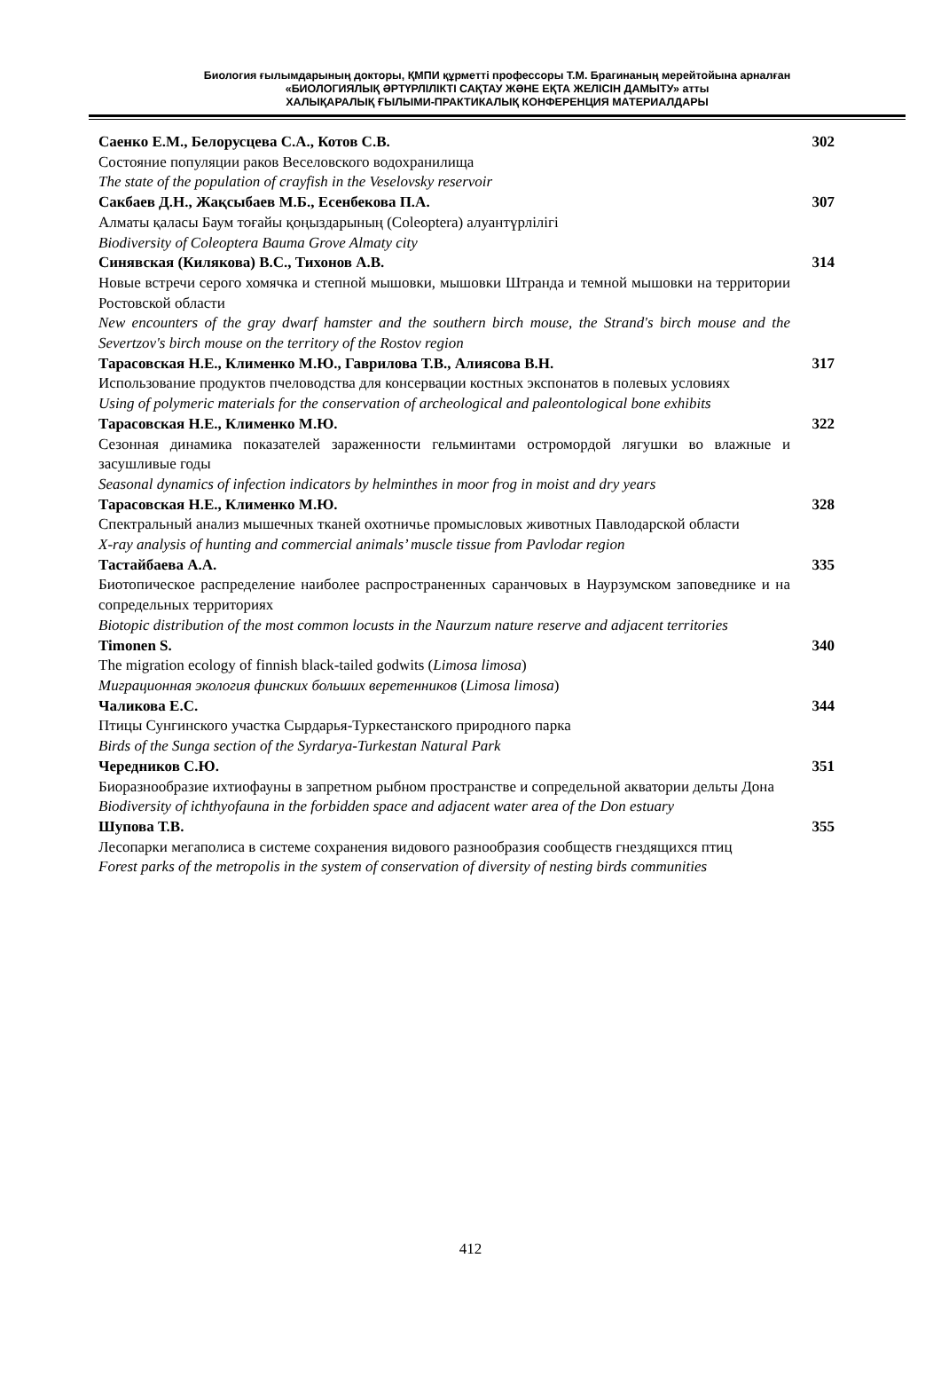Биология ғылымдарының докторы, ҚМПИ құрметті профессоры Т.М. Брагинаның мерейтойына арналған
«БИОЛОГИЯЛЫҚ ӘРТҮРЛІЛІКТІ САҚТАУ ЖӘНЕ ЕҚТА ЖЕЛІСІН ДАМЫТУ» атты
ХАЛЫҚАРАЛЫҚ ҒЫЛЫМИ-ПРАКТИКАЛЫҚ КОНФЕРЕНЦИЯ МАТЕРИАЛДАРЫ
Саенко Е.М., Белорусцева С.А., Котов С.В.
Состояние популяции раков Веселовского водохранилища
The state of the population of crayfish in the Veselovsky reservoir
302
Сакбаев Д.Н., Жақсыбаев М.Б., Есенбекова П.А.
Алматы қаласы Баум тоғайы қоңыздарының (Coleoptera) алуантүрлілігі
Biodiversity of Coleoptera Bauma Grove Almaty city
307
Синявская (Килякова) В.С., Тихонов А.В.
Новые встречи серого хомячка и степной мышовки, мышовки Штранда и темной мышовки на территории Ростовской области
New encounters of the gray dwarf hamster and the southern birch mouse, the Strand's birch mouse and the Severtzov's birch mouse on the territory of the Rostov region
314
Тарасовская Н.Е., Клименко М.Ю., Гаврилова Т.В., Алиясова В.Н.
Использование продуктов пчеловодства для консервации костных экспонатов в полевых условиях
Using of polymeric materials for the conservation of archeological and paleontological bone exhibits
317
Тарасовская Н.Е., Клименко М.Ю.
Сезонная динамика показателей зараженности гельминтами остромордой лягушки во влажные и засушливые годы
Seasonal dynamics of infection indicators by helminthes in moor frog in moist and dry years
322
Тарасовская Н.Е., Клименко М.Ю.
Спектральный анализ мышечных тканей охотничье промысловых животных Павлодарской области
X-ray analysis of hunting and commercial animals’ muscle tissue from Pavlodar region
328
Тастайбаева А.А.
Биотопическое распределение наиболее распространенных саранчовых в Наурзумском заповеднике и на сопредельных территориях
Biotopic distribution of the most common locusts in the Naurzum nature reserve and adjacent territories
335
Timonen S.
The migration ecology of finnish black-tailed godwits (Limosa limosa)
Миграционная экология финских больших веретенников (Limosa limosa)
340
Чаликова Е.С.
Птицы Сунгинского участка Сырдарья-Туркестанского природного парка
Birds of the Sunga section of the Syrdarya-Turkestan Natural Park
344
Чередников С.Ю.
Биоразнообразие ихтиофауны в запретном рыбном пространстве и сопредельной акватории дельты Дона
Biodiversity of ichthyofauna in the forbidden space and adjacent water area of the Don estuary
351
Шупова Т.В.
Лесопарки мегаполиса в системе сохранения видового разнообразия сообществ гнездящихся птиц
Forest parks of the metropolis in the system of conservation of diversity of nesting birds communities
355
412